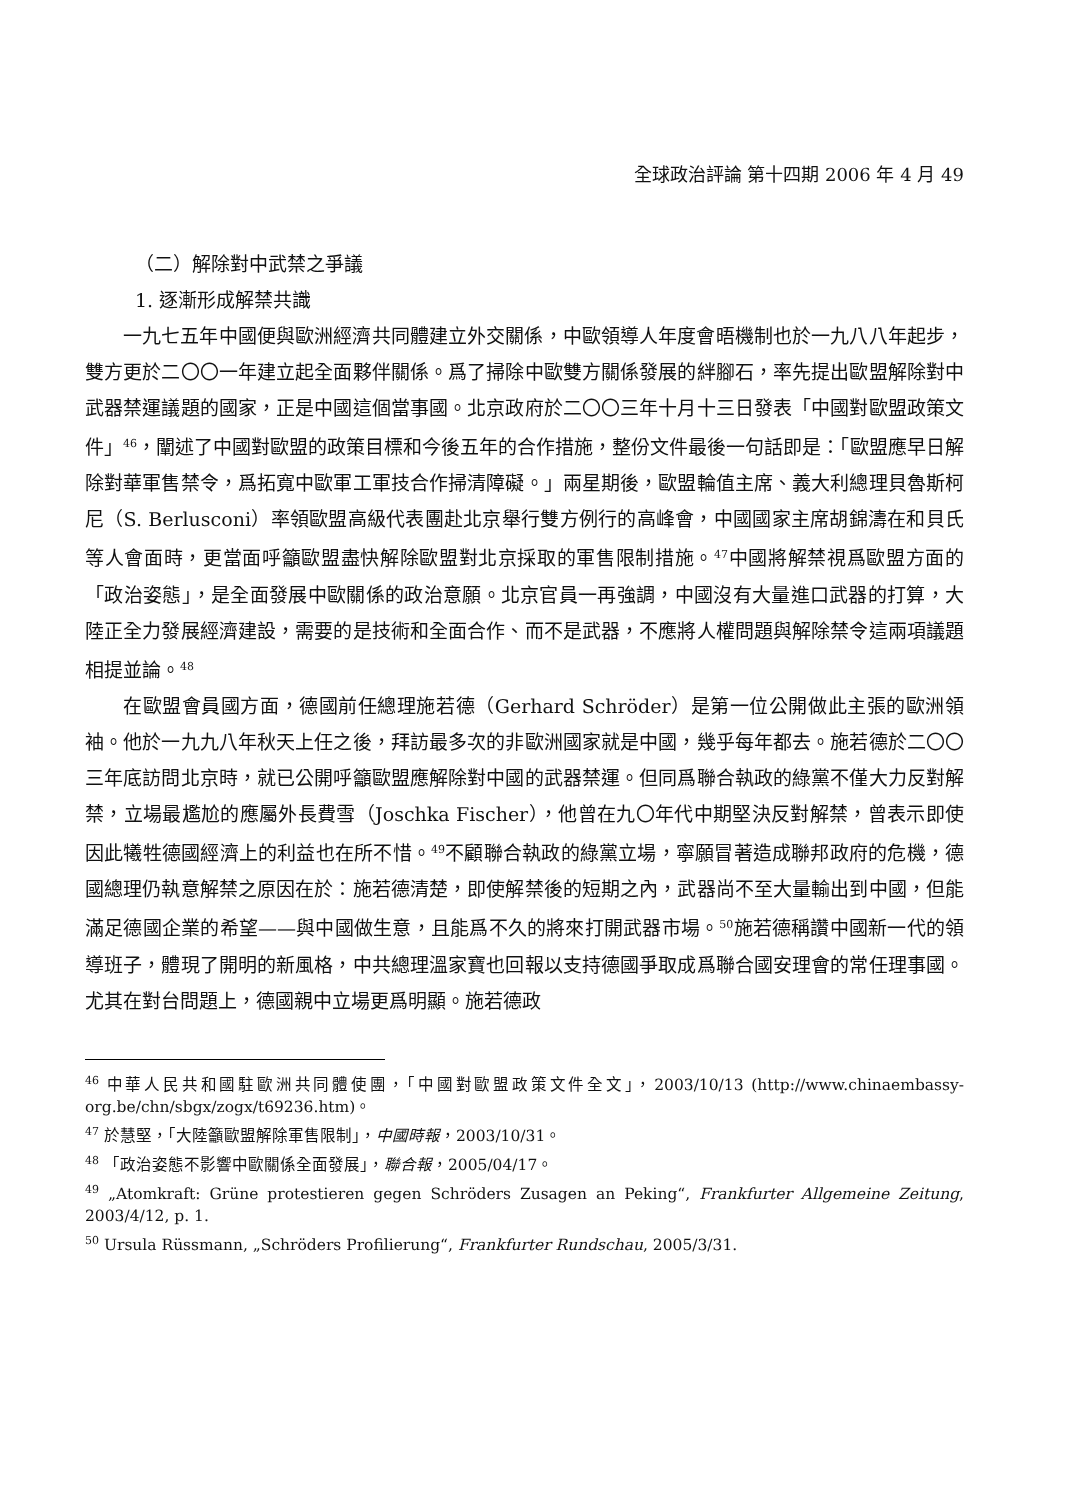全球政治評論 第十四期 2006 年 4 月 49
（二）解除對中武禁之爭議
1. 逐漸形成解禁共識
一九七五年中國便與歐洲經濟共同體建立外交關係，中歐領導人年度會晤機制也於一九八八年起步，雙方更於二〇〇一年建立起全面夥伴關係。爲了掃除中歐雙方關係發展的絆腳石，率先提出歐盟解除對中武器禁運議題的國家，正是中國這個當事國。北京政府於二〇〇三年十月十三日發表「中國對歐盟政策文件」<sup>46</sup>，闡述了中國對歐盟的政策目標和今後五年的合作措施，整份文件最後一句話即是：「歐盟應早日解除對華軍售禁令，爲拓寬中歐軍工軍技合作掃清障礙。」兩星期後，歐盟輪值主席、義大利總理貝魯斯柯尼（S. Berlusconi）率領歐盟高級代表團赴北京舉行雙方例行的高峰會，中國國家主席胡錦濤在和貝氏等人會面時，更當面呼籲歐盟盡快解除歐盟對北京採取的軍售限制措施。<sup>47</sup>中國將解禁視爲歐盟方面的「政治姿態」，是全面發展中歐關係的政治意願。北京官員一再強調，中國沒有大量進口武器的打算，大陸正全力發展經濟建設，需要的是技術和全面合作、而不是武器，不應將人權問題與解除禁令這兩項議題相提並論。<sup>48</sup>
在歐盟會員國方面，德國前任總理施若德（Gerhard Schröder）是第一位公開做此主張的歐洲領袖。他於一九九八年秋天上任之後，拜訪最多次的非歐洲國家就是中國，幾乎每年都去。施若德於二〇〇三年底訪問北京時，就已公開呼籲歐盟應解除對中國的武器禁運。但同爲聯合執政的綠黨不僅大力反對解禁，立場最尷尬的應屬外長費雪（Joschka Fischer），他曾在九〇年代中期堅決反對解禁，曾表示即使因此犧牲德國經濟上的利益也在所不惜。<sup>49</sup>不顧聯合執政的綠黨立場，寧願冒著造成聯邦政府的危機，德國總理仍執意解禁之原因在於：施若德清楚，即使解禁後的短期之內，武器尚不至大量輸出到中國，但能滿足德國企業的希望——與中國做生意，且能爲不久的將來打開武器市場。<sup>50</sup>施若德稱讚中國新一代的領導班子，體現了開明的新風格，中共總理溫家寶也回報以支持德國爭取成爲聯合國安理會的常任理事國。尤其在對台問題上，德國親中立場更爲明顯。施若德政
<sup>46</sup> 中華人民共和國駐歐洲共同體使團，「中國對歐盟政策文件全文」，2003/10/13 (http://www.chinaembassy-org.be/chn/sbgx/zogx/t69236.htm)。
<sup>47</sup> 於慧堅，「大陸籲歐盟解除軍售限制」，中國時報，2003/10/31。
<sup>48</sup> 「政治姿態不影響中歐關係全面發展」，聯合報，2005/04/17。
<sup>49</sup> „Atomkraft: Grüne protestieren gegen Schröders Zusagen an Peking“, Frankfurter Allgemeine Zeitung, 2003/4/12, p. 1.
<sup>50</sup> Ursula Rüssmann, „Schröders Profilierung“, Frankfurter Rundschau, 2005/3/31.